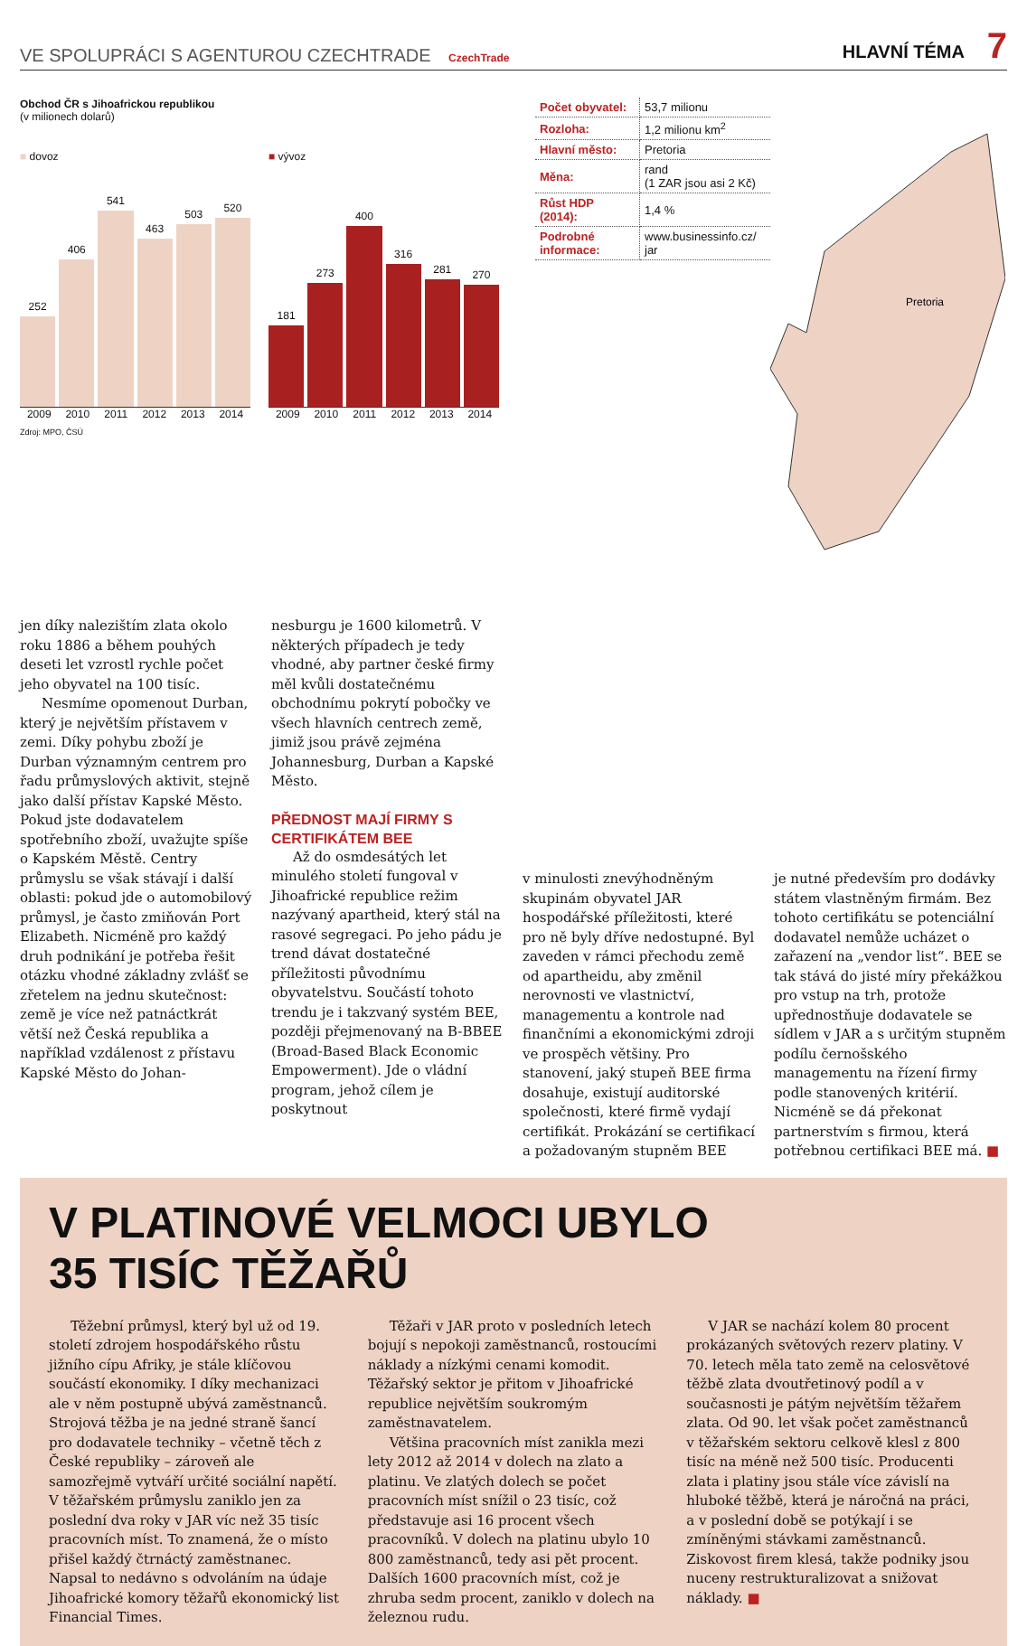VE SPOLUPRÁCI S AGENTUROU CZECHTRADE CzechTrade
HLAVNÍ TÉMA 7
Obchod ČR s Jihoafrickou republikou
(v milionech dolarů)
■ dovoz
252
406
541
463
503
520
2009 2010 2011 2012 2013 2014
Zdroj: MPO, ČSÚ
■ vývoz
181
273
400
316
281
270
2009 2010 2011 2012 2013 2014
| Počet obyvatel: | 53,7 milionu |
| Rozloha: | 1,2 milionu km<sup>2</sup> |
| Hlavní město: | Pretoria |
| Měna: | rand (1 ZAR jsou asi 2 Kč) |
| Růst HDP (2014): | 1,4 % |
| Podrobné informace: | www.businessinfo.cz/ jar |
Pretoria
jen díky nalezištím zlata okolo roku 1886 a během pouhých deseti let vzrostl rychle počet jeho obyvatel na 100 tisíc.
Nesmíme opomenout Durban, který je největším přístavem v zemi. Díky pohybu zboží je Durban významným centrem pro řadu průmyslových aktivit, stejně jako další přístav Kapské Město. Pokud jste dodavatelem spotřebního zboží, uvažujte spíše o Kapském Městě. Centry průmyslu se však stávají i další oblasti: pokud jde o automobilový průmysl, je často zmiňován Port Elizabeth. Nicméně pro každý druh podnikání je potřeba řešit otázku vhodné základny zvlášť se zřetelem na jednu skutečnost: země je více než patnáctkrát větší než Česká republika a například vzdálenost z přístavu Kapské Město do Johan-
nesburgu je 1600 kilometrů. V některých případech je tedy vhodné, aby partner české firmy měl kvůli dostatečnému obchodnímu pokrytí pobočky ve všech hlavních centrech země, jimiž jsou právě zejména Johannesburg, Durban a Kapské Město.
PŘEDNOST MAJÍ FIRMY S CERTIFIKÁTEM BEE
Až do osmdesátých let minulého století fungoval v Jihoafrické republice režim nazývaný apartheid, který stál na rasové segregaci. Po jeho pádu je trend dávat dostatečné příležitosti původnímu obyvatelstvu. Součástí tohoto trendu je i takzvaný systém BEE, později přejmenovaný na B-BBEE (Broad-Based Black Economic Empowerment). Jde o vládní program, jehož cílem je poskytnout
v minulosti znevýhodněným skupinám obyvatel JAR hospodářské příležitosti, které pro ně byly dříve nedostupné. Byl zaveden v rámci přechodu země od apartheidu, aby změnil nerovnosti ve vlastnictví, managementu a kontrole nad finančními a ekonomickými zdroji ve prospěch většiny. Pro stanovení, jaký stupeň BEE firma dosahuje, existují auditorské společnosti, které firmě vydají certifikát. Prokázání se certifikací a požadovaným stupněm BEE
je nutné především pro dodávky státem vlastněným firmám. Bez tohoto certifikátu se potenciální dodavatel nemůže ucházet o zařazení na „vendor list“. BEE se tak stává do jisté míry překážkou pro vstup na trh, protože upřednostňuje dodavatele se sídlem v JAR a s určitým stupněm podílu černošského managementu na řízení firmy podle stanovených kritérií. Nicméně se dá překonat partnerstvím s firmou, která potřebnou certifikaci BEE má. ■
V PLATINOVÉ VELMOCI UBYLO
35 TISÍC TĚŽAŘŮ
Těžební průmysl, který byl už od 19. století zdrojem hospodářského růstu jižního cípu Afriky, je stále klíčovou součástí ekonomiky. I díky mechanizaci ale v něm postupně ubývá zaměstnanců. Strojová těžba je na jedné straně šancí pro dodavatele techniky – včetně těch z České republiky – zároveň ale samozřejmě vytváří určité sociální napětí. V těžařském průmyslu zaniklo jen za poslední dva roky v JAR víc než 35 tisíc pracovních míst. To znamená, že o místo přišel každý čtrnáctý zaměstnanec. Napsal to nedávno s odvoláním na údaje Jihoafrické komory těžařů ekonomický list Financial Times.
Těžaři v JAR proto v posledních letech bojují s nepokoji zaměstnanců, rostoucími náklady a nízkými cenami komodit. Těžařský sektor je přitom v Jihoafrické republice největším soukromým zaměstnavatelem.
Většina pracovních míst zanikla mezi lety 2012 až 2014 v dolech na zlato a platinu. Ve zlatých dolech se počet pracovních míst snížil o 23 tisíc, což představuje asi 16 procent všech pracovníků. V dolech na platinu ubylo 10 800 zaměstnanců, tedy asi pět procent. Dalších 1600 pracovních míst, což je zhruba sedm procent, zaniklo v dolech na železnou rudu.
V JAR se nachází kolem 80 procent prokázaných světových rezerv platiny. V 70. letech měla tato země na celosvětové těžbě zlata dvoutřetinový podíl a v současnosti je pátým největším těžařem zlata. Od 90. let však počet zaměstnanců v těžařském sektoru celkově klesl z 800 tisíc na méně než 500 tisíc. Producenti zlata i platiny jsou stále více závislí na hluboké těžbě, která je náročná na práci, a v poslední době se potýkají i se zmíněnými stávkami zaměstnanců. Ziskovost firem klesá, takže podniky jsou nuceny restrukturalizovat a snižovat náklady. ■